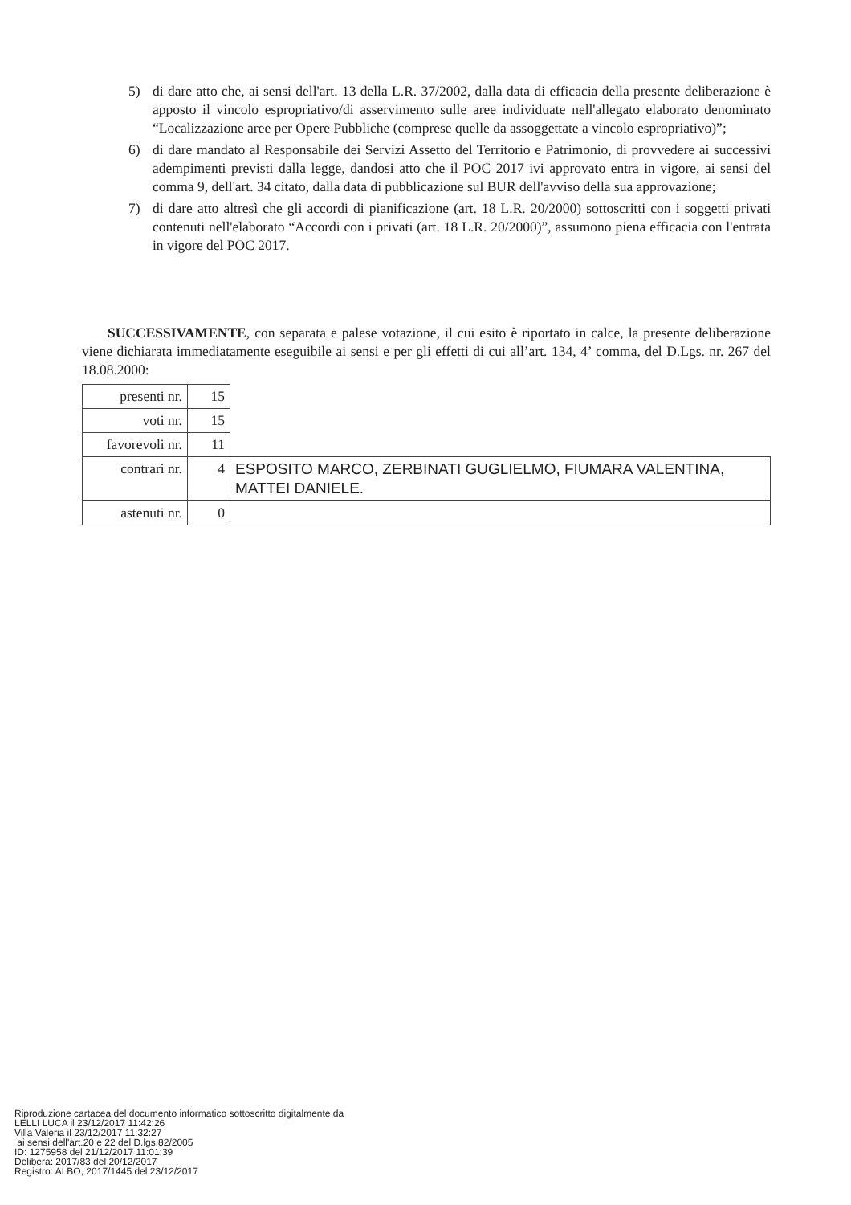5) di dare atto che, ai sensi dell'art. 13 della L.R. 37/2002, dalla data di efficacia della presente deliberazione è apposto il vincolo espropriativo/di asservimento sulle aree individuate nell'allegato elaborato denominato “Localizzazione aree per Opere Pubbliche (comprese quelle da assoggettate a vincolo espropriativo)”;
6) di dare mandato al Responsabile dei Servizi Assetto del Territorio e Patrimonio, di provvedere ai successivi adempimenti previsti dalla legge, dandosi atto che il POC 2017 ivi approvato entra in vigore, ai sensi del comma 9, dell'art. 34 citato, dalla data di pubblicazione sul BUR dell'avviso della sua approvazione;
7) di dare atto altresì che gli accordi di pianificazione (art. 18 L.R. 20/2000) sottoscritti con i soggetti privati contenuti nell'elaborato “Accordi con i privati (art. 18 L.R. 20/2000)”, assumono piena efficacia con l'entrata in vigore del POC 2017.
SUCCESSIVAMENTE, con separata e palese votazione, il cui esito è riportato in calce, la presente deliberazione viene dichiarata immediatamente eseguibile ai sensi e per gli effetti di cui all’art. 134, 4’ comma, del D.Lgs. nr. 267 del 18.08.2000:
| presenti nr. | 15 | |
| voti nr. | 15 | |
| favorevoli nr. | 11 | |
| contrari nr. | 4 | ESPOSITO MARCO, ZERBINATI GUGLIELMO, FIUMARA VALENTINA, MATTEI DANIELE. |
| astenuti nr. | 0 | |
Riproduzione cartacea del documento informatico sottoscritto digitalmente da
LELLI LUCA il 23/12/2017 11:42:26
Villa Valeria il 23/12/2017 11:32:27
ai sensi dell'art.20 e 22 del D.lgs.82/2005
ID: 1275958 del 21/12/2017 11:01:39
Delibera: 2017/83 del 20/12/2017
Registro: ALBO, 2017/1445 del 23/12/2017